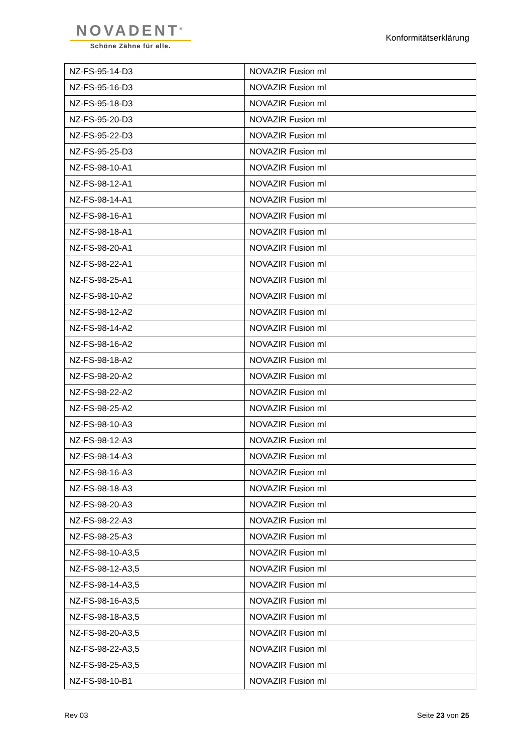NOVADENT<sup>®</sup>
Schöne Zähne für alle.
Konformitätserklärung
| NZ-FS-95-14-D3 | NOVAZIR Fusion ml |
| NZ-FS-95-16-D3 | NOVAZIR Fusion ml |
| NZ-FS-95-18-D3 | NOVAZIR Fusion ml |
| NZ-FS-95-20-D3 | NOVAZIR Fusion ml |
| NZ-FS-95-22-D3 | NOVAZIR Fusion ml |
| NZ-FS-95-25-D3 | NOVAZIR Fusion ml |
| NZ-FS-98-10-A1 | NOVAZIR Fusion ml |
| NZ-FS-98-12-A1 | NOVAZIR Fusion ml |
| NZ-FS-98-14-A1 | NOVAZIR Fusion ml |
| NZ-FS-98-16-A1 | NOVAZIR Fusion ml |
| NZ-FS-98-18-A1 | NOVAZIR Fusion ml |
| NZ-FS-98-20-A1 | NOVAZIR Fusion ml |
| NZ-FS-98-22-A1 | NOVAZIR Fusion ml |
| NZ-FS-98-25-A1 | NOVAZIR Fusion ml |
| NZ-FS-98-10-A2 | NOVAZIR Fusion ml |
| NZ-FS-98-12-A2 | NOVAZIR Fusion ml |
| NZ-FS-98-14-A2 | NOVAZIR Fusion ml |
| NZ-FS-98-16-A2 | NOVAZIR Fusion ml |
| NZ-FS-98-18-A2 | NOVAZIR Fusion ml |
| NZ-FS-98-20-A2 | NOVAZIR Fusion ml |
| NZ-FS-98-22-A2 | NOVAZIR Fusion ml |
| NZ-FS-98-25-A2 | NOVAZIR Fusion ml |
| NZ-FS-98-10-A3 | NOVAZIR Fusion ml |
| NZ-FS-98-12-A3 | NOVAZIR Fusion ml |
| NZ-FS-98-14-A3 | NOVAZIR Fusion ml |
| NZ-FS-98-16-A3 | NOVAZIR Fusion ml |
| NZ-FS-98-18-A3 | NOVAZIR Fusion ml |
| NZ-FS-98-20-A3 | NOVAZIR Fusion ml |
| NZ-FS-98-22-A3 | NOVAZIR Fusion ml |
| NZ-FS-98-25-A3 | NOVAZIR Fusion ml |
| NZ-FS-98-10-A3,5 | NOVAZIR Fusion ml |
| NZ-FS-98-12-A3,5 | NOVAZIR Fusion ml |
| NZ-FS-98-14-A3,5 | NOVAZIR Fusion ml |
| NZ-FS-98-16-A3,5 | NOVAZIR Fusion ml |
| NZ-FS-98-18-A3,5 | NOVAZIR Fusion ml |
| NZ-FS-98-20-A3,5 | NOVAZIR Fusion ml |
| NZ-FS-98-22-A3,5 | NOVAZIR Fusion ml |
| NZ-FS-98-25-A3,5 | NOVAZIR Fusion ml |
| NZ-FS-98-10-B1 | NOVAZIR Fusion ml |
Rev 03 Seite 23 von 25